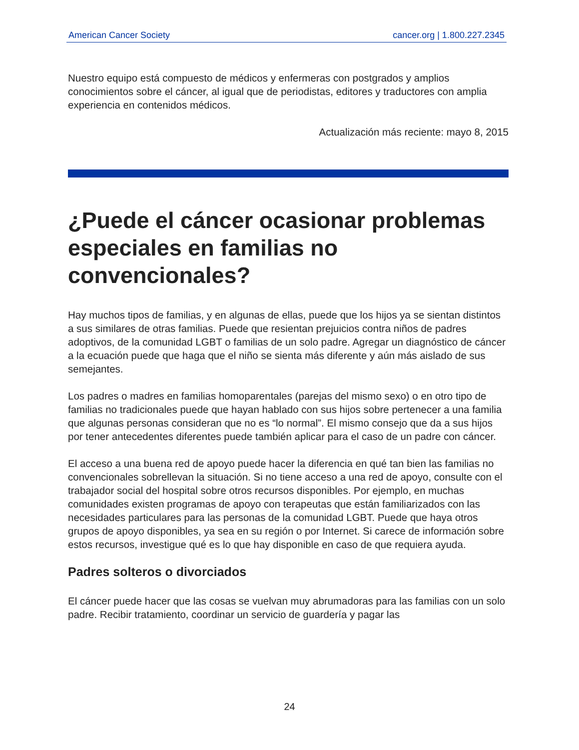American Cancer Society cancer.org | 1.800.227.2345
Nuestro equipo está compuesto de médicos y enfermeras con postgrados y amplios conocimientos sobre el cáncer, al igual que de periodistas, editores y traductores con amplia experiencia en contenidos médicos.
Actualización más reciente: mayo 8, 2015
¿Puede el cáncer ocasionar problemas especiales en familias no convencionales?
Hay muchos tipos de familias, y en algunas de ellas, puede que los hijos ya se sientan distintos a sus similares de otras familias. Puede que resientan prejuicios contra niños de padres adoptivos, de la comunidad LGBT o familias de un solo padre. Agregar un diagnóstico de cáncer a la ecuación puede que haga que el niño se sienta más diferente y aún más aislado de sus semejantes.
Los padres o madres en familias homoparentales (parejas del mismo sexo) o en otro tipo de familias no tradicionales puede que hayan hablado con sus hijos sobre pertenecer a una familia que algunas personas consideran que no es “lo normal”. El mismo consejo que da a sus hijos por tener antecedentes diferentes puede también aplicar para el caso de un padre con cáncer.
El acceso a una buena red de apoyo puede hacer la diferencia en qué tan bien las familias no convencionales sobrellevan la situación. Si no tiene acceso a una red de apoyo, consulte con el trabajador social del hospital sobre otros recursos disponibles. Por ejemplo, en muchas comunidades existen programas de apoyo con terapeutas que están familiarizados con las necesidades particulares para las personas de la comunidad LGBT. Puede que haya otros grupos de apoyo disponibles, ya sea en su región o por Internet. Si carece de información sobre estos recursos, investigue qué es lo que hay disponible en caso de que requiera ayuda.
Padres solteros o divorciados
El cáncer puede hacer que las cosas se vuelvan muy abrumadoras para las familias con un solo padre. Recibir tratamiento, coordinar un servicio de guardería y pagar las
24